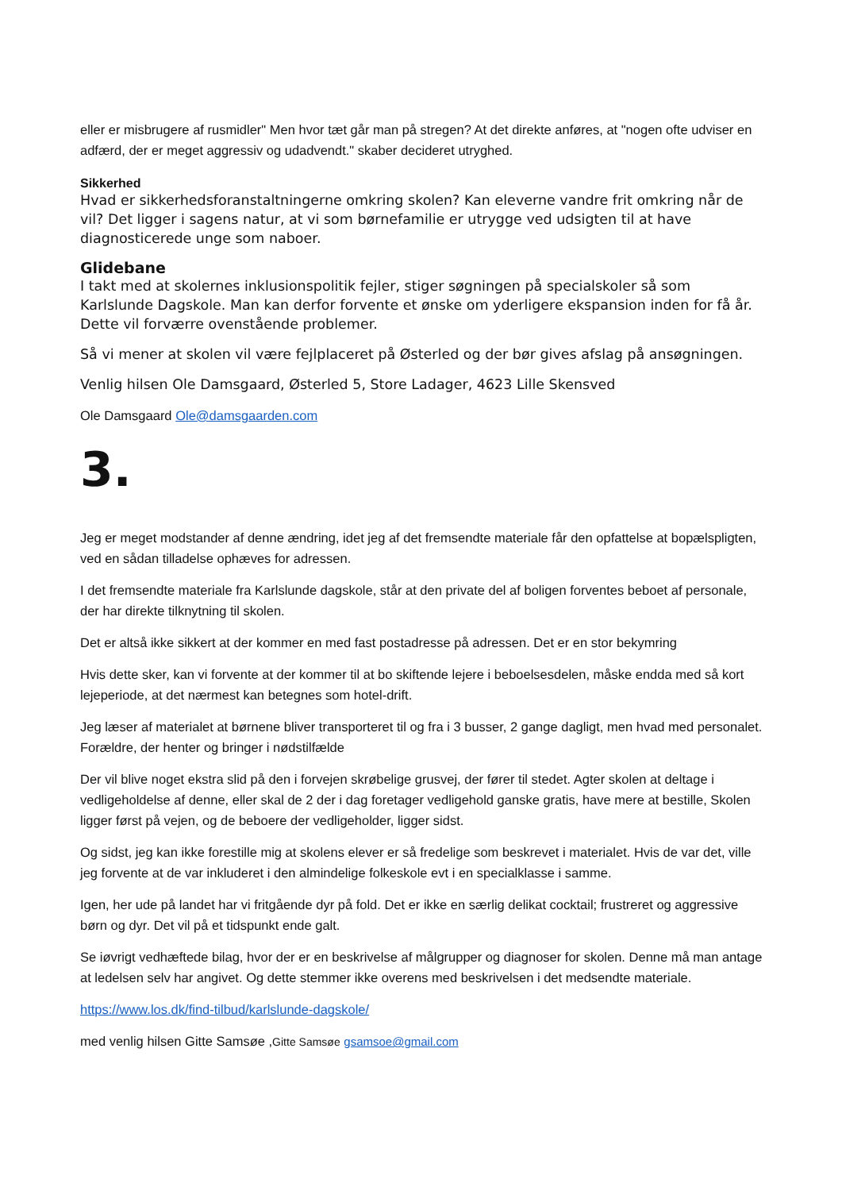eller er misbrugere af rusmidler" Men hvor tæt går man på stregen? At det direkte anføres, at "nogen ofte udviser en adfærd, der er meget aggressiv og udadvendt." skaber decideret utryghed.
Sikkerhed
Hvad er sikkerhedsforanstaltningerne omkring skolen? Kan eleverne vandre frit omkring når de vil? Det ligger i sagens natur, at vi som børnefamilie er utrygge ved udsigten til at have diagnosticerede unge som naboer.
Glidebane
I takt med at skolernes inklusionspolitik fejler, stiger søgningen på specialskoler så som Karlslunde Dagskole. Man kan derfor forvente et ønske om yderligere ekspansion inden for få år. Dette vil forværre ovenstående problemer.
Så vi mener at skolen vil være fejlplaceret på Østerled og der bør gives afslag på ansøgningen.
Venlig hilsen Ole Damsgaard, Østerled 5, Store Ladager, 4623 Lille Skensved
Ole Damsgaard Ole@damsgaarden.com
3.
Jeg er meget modstander af denne ændring, idet jeg af det fremsendte materiale får den opfattelse at bopælspligten, ved en sådan tilladelse ophæves for adressen.
I det fremsendte materiale fra Karlslunde dagskole, står at den private del af boligen forventes beboet af personale, der har direkte tilknytning til skolen.
Det er altså ikke sikkert at der kommer en med fast postadresse på adressen. Det er en stor bekymring
Hvis dette sker, kan vi forvente at der kommer til at bo skiftende lejere i beboelsesdelen, måske endda med så kort lejeperiode, at det nærmest kan betegnes som hotel-drift.
Jeg læser af materialet at børnene bliver transporteret til og fra i 3 busser, 2 gange dagligt, men hvad med personalet. Forældre, der henter og bringer i nødstilfælde
Der vil blive noget ekstra slid på den i forvejen skrøbelige grusvej, der fører til stedet. Agter skolen at deltage i vedligeholdelse af denne, eller skal de 2 der i dag foretager vedligehold ganske gratis, have mere at bestille, Skolen ligger først på vejen, og de beboere der vedligeholder, ligger sidst.
Og sidst, jeg kan ikke forestille mig at skolens elever er så fredelige som beskrevet i materialet. Hvis de var det, ville jeg forvente at de var inkluderet i den almindelige folkeskole evt i en specialklasse i samme.
Igen, her ude på landet har vi fritgående dyr på fold. Det er ikke en særlig delikat cocktail; frustreret og aggressive børn og dyr. Det vil på et tidspunkt ende galt.
Se iøvrigt vedhæftede bilag, hvor der er en beskrivelse af målgrupper og diagnoser for skolen. Denne må man antage at ledelsen selv har angivet. Og dette stemmer ikke overens med beskrivelsen i det medsendte materiale.
https://www.los.dk/find-tilbud/karlslunde-dagskole/
med venlig hilsen Gitte Samsøe ,Gitte Samsøe gsamsoe@gmail.com